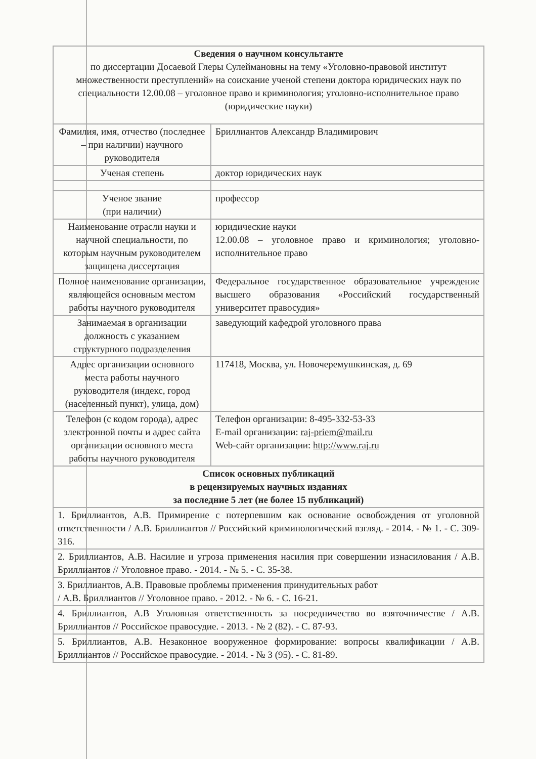| Сведения о научном консультанте по диссертации Досаевой Глеры Сулеймановны на тему «Уголовно-правовой институт множественности преступлений» на соискание ученой степени доктора юридических наук по специальности 12.00.08 – уголовное право и криминология; уголовно-исполнительное право (юридические науки) | |
| Фамилия, имя, отчество (последнее – при наличии) научного руководителя | Бриллиантов Александр Владимирович |
| Ученая степень | доктор юридических наук |
| Ученое звание (при наличии) | профессор |
| Наименование отрасли науки и научной специальности, по которым научным руководителем защищена диссертация | юридические науки 12.00.08 – уголовное право и криминология; уголовно-исполнительное право |
| Полное наименование организации, являющейся основным местом работы научного руководителя | Федеральное государственное образовательное учреждение высшего образования «Российский государственный университет правосудия» |
| Занимаемая в организации должность с указанием структурного подразделения | заведующий кафедрой уголовного права |
| Адрес организации основного места работы научного руководителя (индекс, город (населенный пункт), улица, дом) | 117418, Москва, ул. Новочеремушкинская, д. 69 |
| Телефон (с кодом города), адрес электронной почты и адрес сайта организации основного места работы научного руководителя | Телефон организации: 8-495-332-53-33 E-mail организации: raj-priem@mail.ru Web-сайт организации: http://www.raj.ru |
| Список основных публикаций в рецензируемых научных изданиях за последние 5 лет (не более 15 публикаций) | |
| 1. Бриллиантов, А.В. Примирение с потерпевшим как основание освобождения от уголовной ответственности / А.В. Бриллиантов // Российский криминологический взгляд. - 2014. - № 1. - С. 309-316. | |
| 2. Бриллиантов, А.В. Насилие и угроза применения насилия при совершении изнасилования / А.В. Бриллиантов // Уголовное право. - 2014. - № 5. - С. 35-38. | |
| 3. Бриллиантов, А.В. Правовые проблемы применения принудительных работ / А.В. Бриллиантов // Уголовное право. - 2012. - № 6. - С. 16-21. | |
| 4. Бриллиантов, А.В Уголовная ответственность за посредничество во взяточничестве / А.В. Бриллиантов // Российское правосудие. - 2013. - № 2 (82). - С. 87-93. | |
| 5. Бриллиантов, А.В. Незаконное вооруженное формирование: вопросы квалификации / А.В. Бриллиантов // Российское правосудие. - 2014. - № 3 (95). - С. 81-89. | |